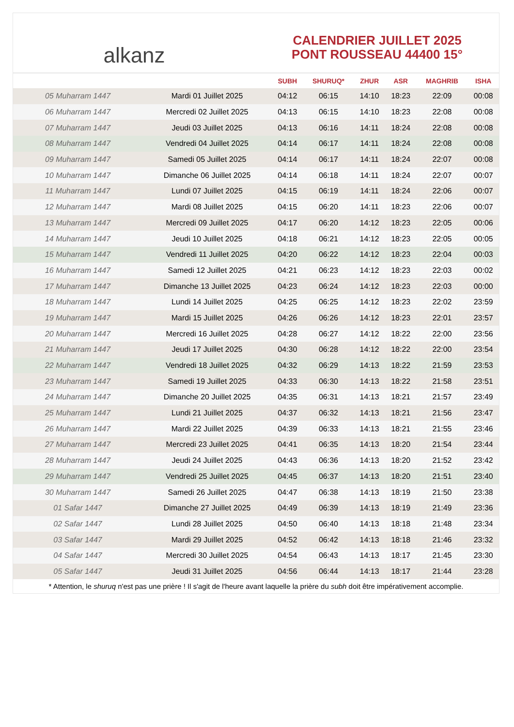alkanz
CALENDRIER JUILLET 2025
PONT ROUSSEAU 44400 15°
| | | SUBH | SHURUQ* | ZHUR | ASR | MAGHRIB | ISHA |
| --- | --- | --- | --- | --- | --- | --- | --- |
| 05 Muharram 1447 | Mardi 01 Juillet 2025 | 04:12 | 06:15 | 14:10 | 18:23 | 22:09 | 00:08 |
| 06 Muharram 1447 | Mercredi 02 Juillet 2025 | 04:13 | 06:15 | 14:10 | 18:23 | 22:08 | 00:08 |
| 07 Muharram 1447 | Jeudi 03 Juillet 2025 | 04:13 | 06:16 | 14:11 | 18:24 | 22:08 | 00:08 |
| 08 Muharram 1447 | Vendredi 04 Juillet 2025 | 04:14 | 06:17 | 14:11 | 18:24 | 22:08 | 00:08 |
| 09 Muharram 1447 | Samedi 05 Juillet 2025 | 04:14 | 06:17 | 14:11 | 18:24 | 22:07 | 00:08 |
| 10 Muharram 1447 | Dimanche 06 Juillet 2025 | 04:14 | 06:18 | 14:11 | 18:24 | 22:07 | 00:07 |
| 11 Muharram 1447 | Lundi 07 Juillet 2025 | 04:15 | 06:19 | 14:11 | 18:24 | 22:06 | 00:07 |
| 12 Muharram 1447 | Mardi 08 Juillet 2025 | 04:15 | 06:20 | 14:11 | 18:23 | 22:06 | 00:07 |
| 13 Muharram 1447 | Mercredi 09 Juillet 2025 | 04:17 | 06:20 | 14:12 | 18:23 | 22:05 | 00:06 |
| 14 Muharram 1447 | Jeudi 10 Juillet 2025 | 04:18 | 06:21 | 14:12 | 18:23 | 22:05 | 00:05 |
| 15 Muharram 1447 | Vendredi 11 Juillet 2025 | 04:20 | 06:22 | 14:12 | 18:23 | 22:04 | 00:03 |
| 16 Muharram 1447 | Samedi 12 Juillet 2025 | 04:21 | 06:23 | 14:12 | 18:23 | 22:03 | 00:02 |
| 17 Muharram 1447 | Dimanche 13 Juillet 2025 | 04:23 | 06:24 | 14:12 | 18:23 | 22:03 | 00:00 |
| 18 Muharram 1447 | Lundi 14 Juillet 2025 | 04:25 | 06:25 | 14:12 | 18:23 | 22:02 | 23:59 |
| 19 Muharram 1447 | Mardi 15 Juillet 2025 | 04:26 | 06:26 | 14:12 | 18:23 | 22:01 | 23:57 |
| 20 Muharram 1447 | Mercredi 16 Juillet 2025 | 04:28 | 06:27 | 14:12 | 18:22 | 22:00 | 23:56 |
| 21 Muharram 1447 | Jeudi 17 Juillet 2025 | 04:30 | 06:28 | 14:12 | 18:22 | 22:00 | 23:54 |
| 22 Muharram 1447 | Vendredi 18 Juillet 2025 | 04:32 | 06:29 | 14:13 | 18:22 | 21:59 | 23:53 |
| 23 Muharram 1447 | Samedi 19 Juillet 2025 | 04:33 | 06:30 | 14:13 | 18:22 | 21:58 | 23:51 |
| 24 Muharram 1447 | Dimanche 20 Juillet 2025 | 04:35 | 06:31 | 14:13 | 18:21 | 21:57 | 23:49 |
| 25 Muharram 1447 | Lundi 21 Juillet 2025 | 04:37 | 06:32 | 14:13 | 18:21 | 21:56 | 23:47 |
| 26 Muharram 1447 | Mardi 22 Juillet 2025 | 04:39 | 06:33 | 14:13 | 18:21 | 21:55 | 23:46 |
| 27 Muharram 1447 | Mercredi 23 Juillet 2025 | 04:41 | 06:35 | 14:13 | 18:20 | 21:54 | 23:44 |
| 28 Muharram 1447 | Jeudi 24 Juillet 2025 | 04:43 | 06:36 | 14:13 | 18:20 | 21:52 | 23:42 |
| 29 Muharram 1447 | Vendredi 25 Juillet 2025 | 04:45 | 06:37 | 14:13 | 18:20 | 21:51 | 23:40 |
| 30 Muharram 1447 | Samedi 26 Juillet 2025 | 04:47 | 06:38 | 14:13 | 18:19 | 21:50 | 23:38 |
| 01 Safar 1447 | Dimanche 27 Juillet 2025 | 04:49 | 06:39 | 14:13 | 18:19 | 21:49 | 23:36 |
| 02 Safar 1447 | Lundi 28 Juillet 2025 | 04:50 | 06:40 | 14:13 | 18:18 | 21:48 | 23:34 |
| 03 Safar 1447 | Mardi 29 Juillet 2025 | 04:52 | 06:42 | 14:13 | 18:18 | 21:46 | 23:32 |
| 04 Safar 1447 | Mercredi 30 Juillet 2025 | 04:54 | 06:43 | 14:13 | 18:17 | 21:45 | 23:30 |
| 05 Safar 1447 | Jeudi 31 Juillet 2025 | 04:56 | 06:44 | 14:13 | 18:17 | 21:44 | 23:28 |
* Attention, le shuruq n'est pas une prière ! Il s'agit de l'heure avant laquelle la prière du subh doit être impérativement accomplie.